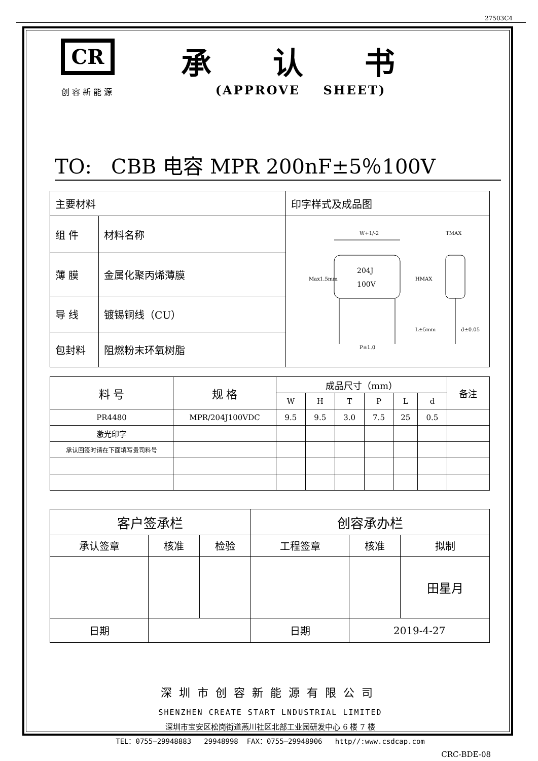27503C4
CR
创容新能源
承 认 书
(APPROVE SHEET)
TO: CBB 电容 MPR 200nF±5％100V
| 主要材料 | | 印字样式及成品图 |
| 组 件 | 材料名称 | W+1/-2 204J 100V P±1.0 TMAX d±0.05 L±5mm HMAX Max1.5mm |
| 薄 膜 | 金属化聚丙烯薄膜 | |
| 导 线 | 镀锡铜线（CU） | |
| 包封料 | 阻燃粉末环氧树脂 | |
| 料 号 | 规 格 | 成品尺寸（mm） | | | | | | 备注 |
| --- | --- | --- | --- | --- | --- | --- | --- | --- |
| | | W | H | T | P | L | d | |
| PR4480 | MPR/204J100VDC | 9.5 | 9.5 | 3.0 | 7.5 | 25 | 0.5 | |
| 激光印字 | | | | | | | | |
| 承认回签时请在下面填写贵司料号 | | | | | | | | |
| 客户签承栏 | | | 创容承办栏 | | |
| 承认签章 | 核准 | 检验 | 工程签章 | 核准 | 拟制 |
| | | | | | 田星月 |
| 日期 | | | 日期 | 2019-4-27 | |
深圳市创容新能源有限公司
SHENZHEN CREATE START LNDUSTRIAL LIMITED
深圳市宝安区松岗街道燕川社区北部工业园研发中心 6 楼 7 楼
TEL：0755—29948883 29948998 FAX：0755—29948906 http//:www.csdcap.com
CRC-BDE-08